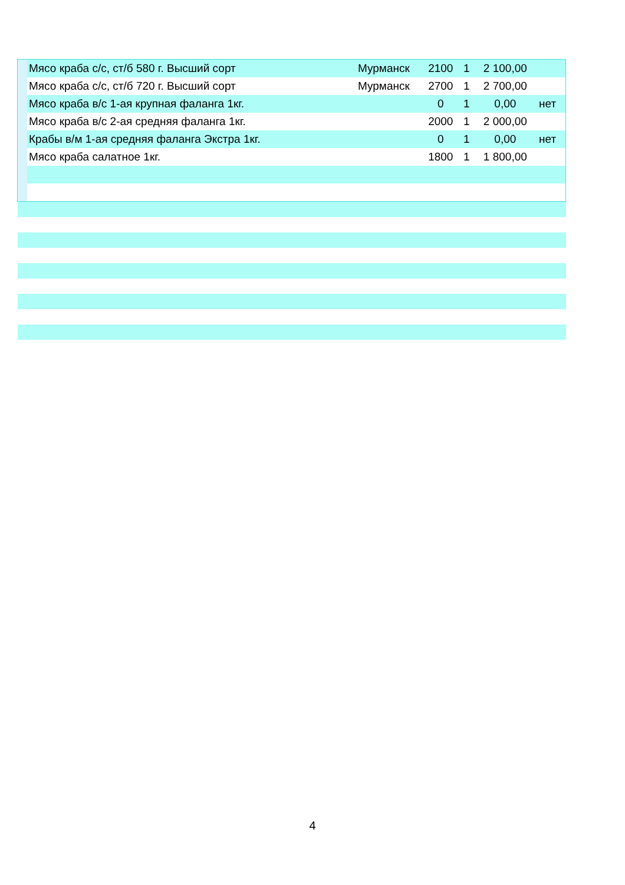| | Мясо краба с/с, ст/б 580 г. Высший сорт | Мурманск | 2100 | 1 | 2 100,00 | |
| | Мясо краба с/с, ст/б 720 г. Высший сорт | Мурманск | 2700 | 1 | 2 700,00 | |
| | Мясо краба в/с 1-ая крупная фаланга 1кг. | | 0 | 1 | 0,00 | нет |
| | Мясо краба в/с 2-ая средняя фаланга 1кг. | | 2000 | 1 | 2 000,00 | |
| | Крабы в/м 1-ая средняя фаланга Экстра 1кг. | | 0 | 1 | 0,00 | нет |
| | Мясо краба салатное 1кг. | | 1800 | 1 | 1 800,00 | |
4